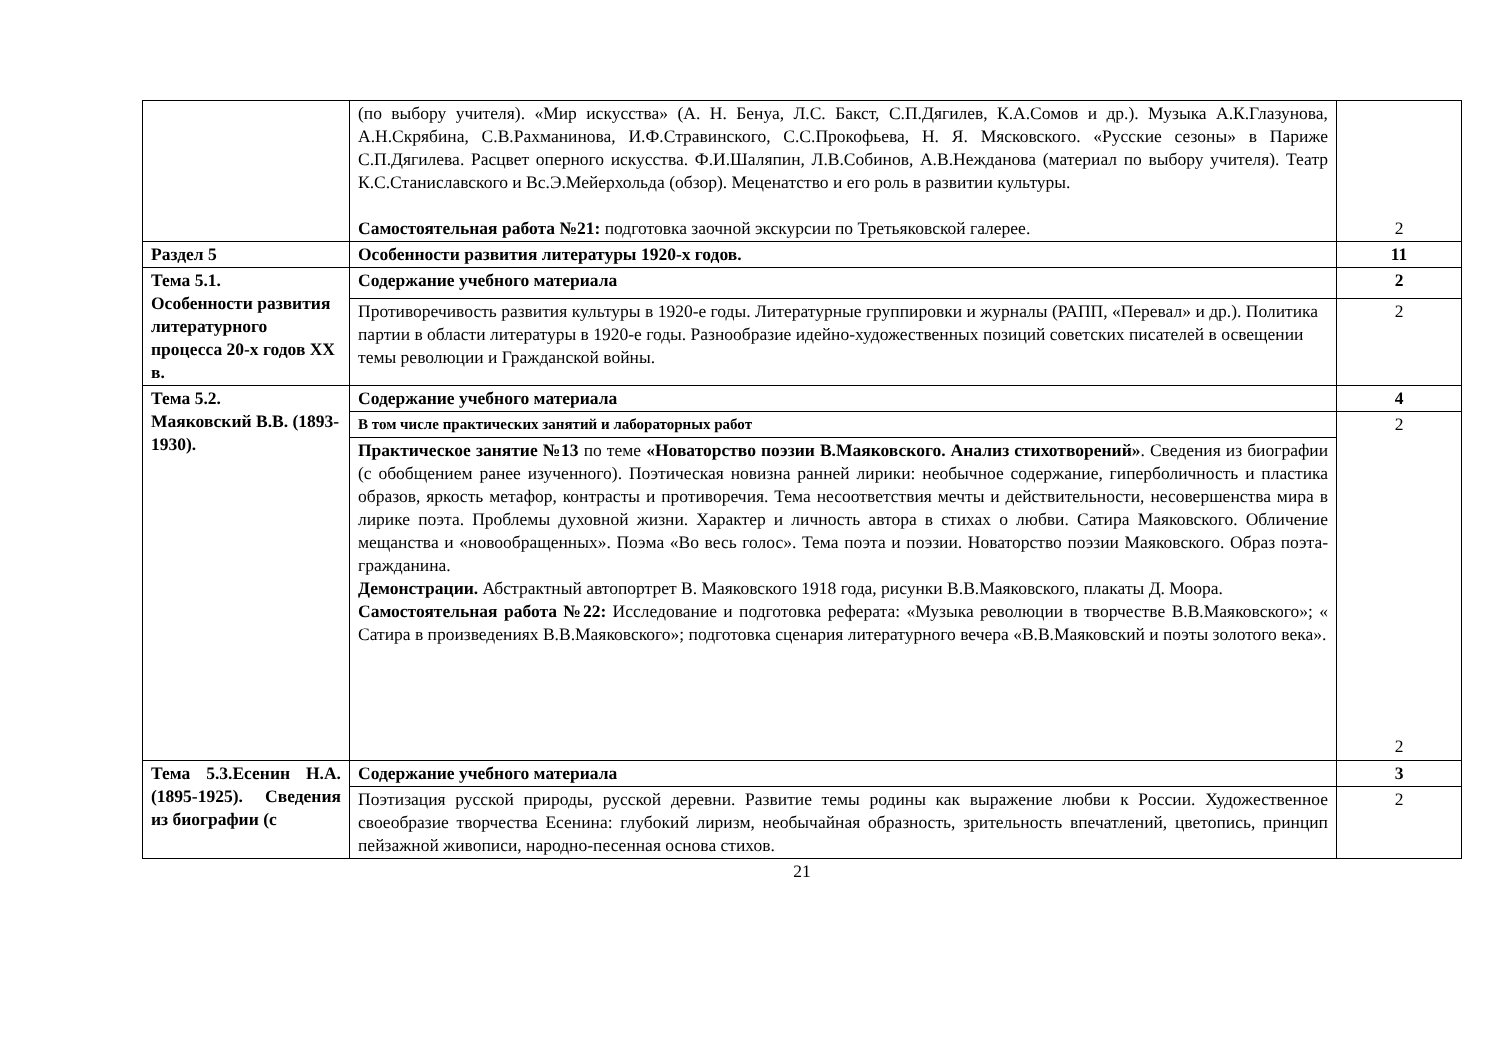| | (по выбору учителя). «Мир искусства» (А. Н. Бенуа, Л.С. Бакст, С.П.Дягилев, К.А.Сомов и др.). Музыка А.К.Глазунова, А.Н.Скрябина, С.В.Рахманинова, И.Ф.Стравинского, С.С.Прокофьева, Н. Я. Мясковского. «Русские сезоны» в Париже С.П.Дягилева. Расцвет оперного искусства. Ф.И.Шаляпин, Л.В.Собинов, А.В.Нежданова (материал по выбору учителя). Театр К.С.Станиславского и Вс.Э.Мейерхольда (обзор). Меценатство и его роль в развитии культуры. Самостоятельная работа №21: подготовка заочной экскурсии по Третьяковской галерее. | 2 |
| Раздел 5 | Особенности развития литературы 1920-х годов. | 11 |
| Тема 5.1. Особенности развития литературного процесса 20-х годов XX в. | Содержание учебного материала | 2 |
| | Противоречивость развития культуры в 1920-е годы. Литературные группировки и журналы (РАПП, «Перевал» и др.). Политика партии в области литературы в 1920-е годы. Разнообразие идейно-художественных позиций советских писателей в освещении темы революции и Гражданской войны. | 2 |
| Тема 5.2. Маяковский В.В. (1893-1930). | Содержание учебного материала | 4 |
| | В том числе практических занятий и лабораторных работ | 2 2 |
| | Практическое занятие №13 по теме «Новаторство поэзии В.Маяковского. Анализ стихотворений» . Сведения из биографии (с обобщением ранее изученного). Поэтическая новизна ранней лирики: необычное содержание, гиперболичность и пластика образов, яркость метафор, контрасты и противоречия. Тема несоответствия мечты и действительности, несовершенства мира в лирике поэта. Проблемы духовной жизни. Характер и личность автора в стихах о любви. Сатира Маяковского. Обличение мещанства и «новообращенных». Поэма «Во весь голос». Тема поэта и поэзии. Новаторство поэзии Маяковского. Образ поэта-гражданина. Демонстрации. Абстрактный автопортрет В. Маяковского 1918 года, рисунки В.В.Маяковского, плакаты Д. Моора. Самостоятельная работа №22: Исследование и подготовка реферата: «Музыка революции в творчестве В.В.Маяковского»; « Сатира в произведениях В.В.Маяковского»; подготовка сценария литературного вечера «В.В.Маяковский и поэты золотого века». | |
| Тема 5.3.Есенин Н.А. (1895-1925). Сведения из биографии (с | Содержание учебного материала | 3 |
| | Поэтизация русской природы, русской деревни. Развитие темы родины как выражение любви к России. Художественное своеобразие творчества Есенина: глубокий лиризм, необычайная образность, зрительность впечатлений, цветопись, принцип пейзажной живописи, народно-песенная основа стихов. | 2 |
21